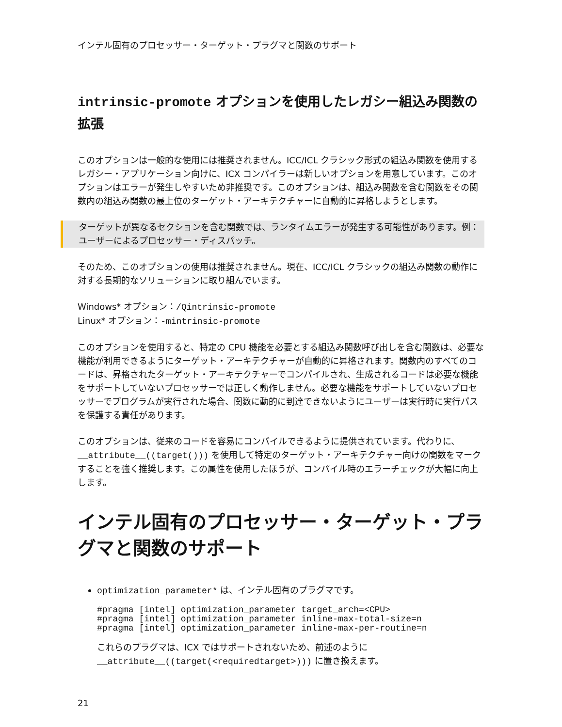インテル固有のプロセッサー・ターゲット・プラグマと関数のサポート
intrinsic-promote オプションを使用したレガシー組込み関数の拡張
このオプションは一般的な使用には推奨されません。ICC/ICL クラシック形式の組込み関数を使用するレガシー・アプリケーション向けに、ICX コンパイラーは新しいオプションを用意しています。このオプションはエラーが発生しやすいため非推奨です。このオプションは、組込み関数を含む関数をその関数内の組込み関数の最上位のターゲット・アーキテクチャーに自動的に昇格しようとします。
ターゲットが異なるセクションを含む関数では、ランタイムエラーが発生する可能性があります。例：ユーザーによるプロセッサー・ディスパッチ。
そのため、このオプションの使用は推奨されません。現在、ICC/ICL クラシックの組込み関数の動作に対する長期的なソリューションに取り組んでいます。
Windows* オプション：/Qintrinsic-promote
Linux* オプション：-mintrinsic-promote
このオプションを使用すると、特定の CPU 機能を必要とする組込み関数呼び出しを含む関数は、必要な機能が利用できるようにターゲット・アーキテクチャーが自動的に昇格されます。関数内のすべてのコードは、昇格されたターゲット・アーキテクチャーでコンパイルされ、生成されるコードは必要な機能をサポートしていないプロセッサーでは正しく動作しません。必要な機能をサポートしていないプロセッサーでプログラムが実行された場合、関数に動的に到達できないようにユーザーは実行時に実行パスを保護する責任があります。
このオプションは、従来のコードを容易にコンパイルできるように提供されています。代わりに、__attribute__((target())) を使用して特定のターゲット・アーキテクチャー向けの関数をマークすることを強く推奨します。この属性を使用したほうが、コンパイル時のエラーチェックが大幅に向上します。
インテル固有のプロセッサー・ターゲット・プラグマと関数のサポート
optimization_parameter* は、インテル固有のプラグマです。
#pragma [intel] optimization_parameter target_arch=<CPU>
#pragma [intel] optimization_parameter inline-max-total-size=n
#pragma [intel] optimization_parameter inline-max-per-routine=n
これらのプラグマは、ICX ではサポートされないため、前述のように
__attribute__((target(<requiredtarget>))) に置き換えます。
21